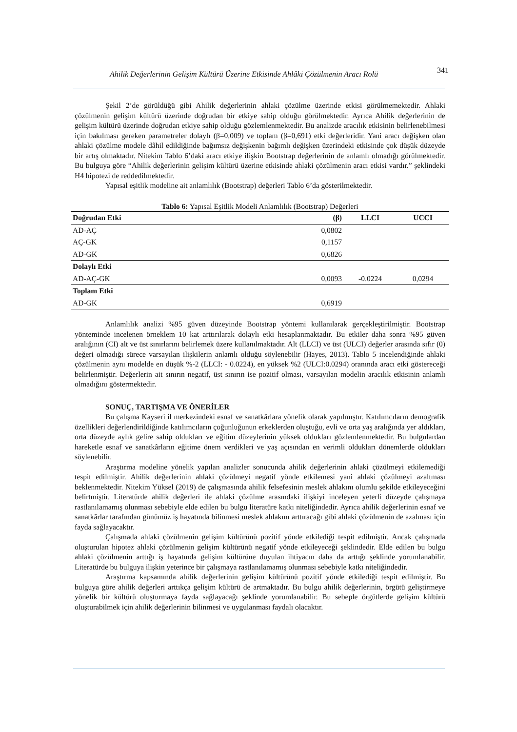Ahilik Değerlerinin Gelişim Kültürü Üzerine Etkisinde Ahlâki Çözülmenin Aracı Rolü 341
Şekil 2’de görüldüğü gibi Ahilik değerlerinin ahlaki çözülme üzerinde etkisi görülmemektedir. Ahlaki çözülmenin gelişim kültürü üzerinde doğrudan bir etkiye sahip olduğu görülmektedir. Ayrıca Ahilik değerlerinin de gelişim kültürü üzerinde doğrudan etkiye sahip olduğu gözlemlenmektedir. Bu analizde aracılık etkisinin belirlenebilmesi için bakılması gereken parametreler dolaylı (β=0,009) ve toplam (β=0,691) etki değerleridir. Yani aracı değişken olan ahlaki çözülme modele dâhil edildiğinde bağımsız değişkenin bağımlı değişken üzerindeki etkisinde çok düşük düzeyde bir artış olmaktadır. Nitekim Tablo 6’daki aracı etkiye ilişkin Bootstrap değerlerinin de anlamlı olmadığı görülmektedir. Bu bulguya göre “Ahilik değerlerinin gelişim kültürü üzerine etkisinde ahlaki çözülmenin aracı etkisi vardır.” şeklindeki H4 hipotezi de reddedilmektedir.
Yapısal eşitlik modeline ait anlamlılık (Bootstrap) değerleri Tablo 6’da gösterilmektedir.
Tablo 6: Yapısal Eşitlik Modeli Anlamlılık (Bootstrap) Değerleri
| Doğrudan Etki | (β) | LLCI | UCCI |
| --- | --- | --- | --- |
| AD-AÇ | 0,0802 | | |
| AÇ-GK | 0,1157 | | |
| AD-GK | 0,6826 | | |
| Dolaylı Etki | | | |
| AD-AÇ-GK | 0,0093 | -0.0224 | 0,0294 |
| Toplam Etki | | | |
| AD-GK | 0,6919 | | |
Anlamlılık analizi %95 güven düzeyinde Bootstrap yöntemi kullanılarak gerçekleştirilmiştir. Bootstrap yönteminde incelenen örneklem 10 kat arttırılarak dolaylı etki hesaplanmaktadır. Bu etkiler daha sonra %95 güven aralığının (CI) alt ve üst sınırlarını belirlemek üzere kullanılmaktadır. Alt (LLCI) ve üst (ULCI) değerler arasında sıfır (0) değeri olmadığı sürece varsayılan ilişkilerin anlamlı olduğu söylenebilir (Hayes, 2013). Tablo 5 incelendiğinde ahlaki çözülmenin aynı modelde en düşük %-2 (LLCI: - 0.0224), en yüksek %2 (ULCI:0.0294) oranında aracı etki göstereceği belirlenmiştir. Değerlerin ait sınırın negatif, üst sınırın ise pozitif olması, varsayılan modelin aracılık etkisinin anlamlı olmadığını göstermektedir.
SONUÇ, TARTIŞMA VE ÖNERİLER
Bu çalışma Kayseri il merkezindeki esnaf ve sanatkârlara yönelik olarak yapılmıştır. Katılımcıların demografik özellikleri değerlendirildiğinde katılımcıların çoğunluğunun erkeklerden oluştuğu, evli ve orta yaş aralığında yer aldıkları, orta düzeyde aylık gelire sahip oldukları ve eğitim düzeylerinin yüksek oldukları gözlemlenmektedir. Bu bulgulardan hareketle esnaf ve sanatkârların eğitime önem verdikleri ve yaş açısından en verimli oldukları dönemlerde oldukları söylenebilir.
Araştırma modeline yönelik yapılan analizler sonucunda ahilik değerlerinin ahlaki çözülmeyi etkilemediği tespit edilmiştir. Ahilik değerlerinin ahlaki çözülmeyi negatif yönde etkilemesi yani ahlaki çözülmeyi azaltması beklenmektedir. Nitekim Yüksel (2019) de çalışmasında ahilik felsefesinin meslek ahlakını olumlu şekilde etkileyeceğini belirtmiştir. Literatürde ahilik değerleri ile ahlaki çözülme arasındaki ilişkiyi inceleyen yeterli düzeyde çalışmaya rastlanılamamış olunması sebebiyle elde edilen bu bulgu literatüre katkı niteliğindedir. Ayrıca ahilik değerlerinin esnaf ve sanatkârlar tarafından günümüz iş hayatında bilinmesi meslek ahlakını arttıracağı gibi ahlaki çözülmenin de azalması için fayda sağlayacaktır.
Çalışmada ahlaki çözülmenin gelişim kültürünü pozitif yönde etkilediği tespit edilmiştir. Ancak çalışmada oluşturulan hipotez ahlaki çözülmenin gelişim kültürünü negatif yönde etkileyeceği şeklindedir. Elde edilen bu bulgu ahlaki çözülmenin arttığı iş hayatında gelişim kültürüne duyulan ihtiyacın daha da arttığı şeklinde yorumlanabilir. Literatürde bu bulguya ilişkin yeterince bir çalışmaya rastlanılamamış olunması sebebiyle katkı niteliğindedir.
Araştırma kapsamında ahilik değerlerinin gelişim kültürünü pozitif yönde etkilediği tespit edilmiştir. Bu bulguya göre ahilik değerleri arttıkça gelişim kültürü de artmaktadır. Bu bulgu ahilik değerlerinin, örgütü geliştirmeye yönelik bir kültürü oluşturmaya fayda sağlayacağı şeklinde yorumlanabilir. Bu sebeple örgütlerde gelişim kültürü oluşturabilmek için ahilik değerlerinin bilinmesi ve uygulanması faydalı olacaktır.